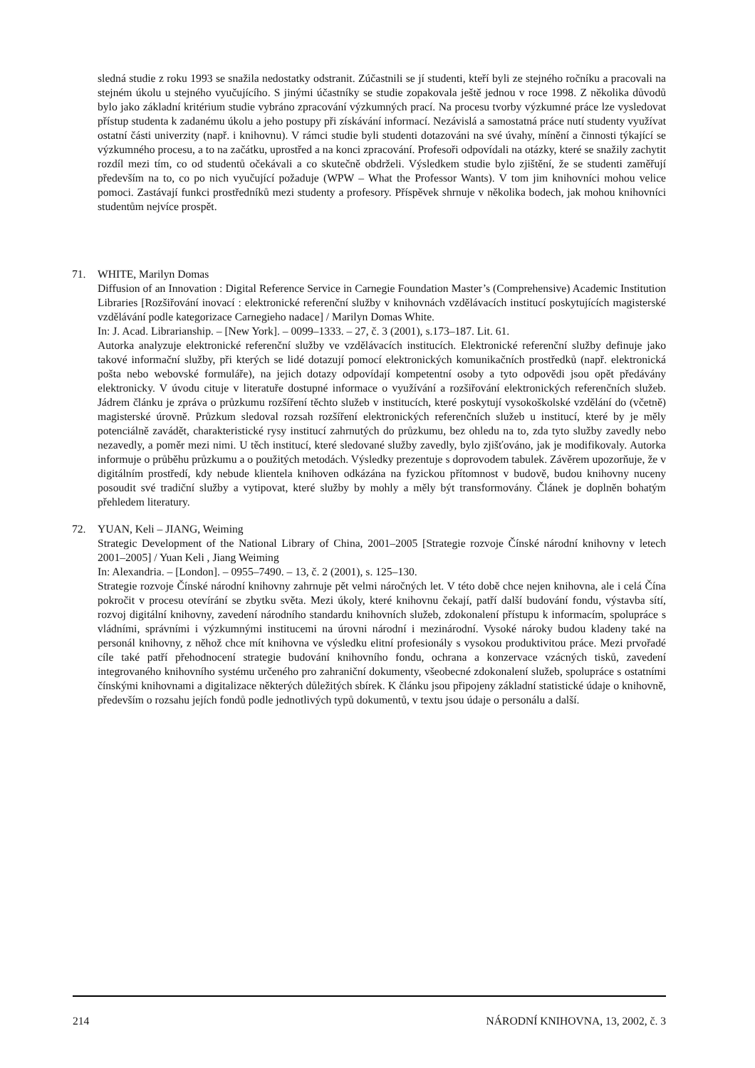sledná studie z roku 1993 se snažila nedostatky odstranit. Zúčastnili se jí studenti, kteří byli ze stejného ročníku a pracovali na stejném úkolu u stejného vyučujícího. S jinými účastníky se studie zopakovala ještě jednou v roce 1998. Z několika důvodů bylo jako základní kritérium studie vybráno zpracování výzkumných prací. Na procesu tvorby výzkumné práce lze vysledovat přístup studenta k zadanému úkolu a jeho postupy při získávání informací. Nezávislá a samostatná práce nutí studenty využívat ostatní části univerzity (např. i knihovnu). V rámci studie byli studenti dotazováni na své úvahy, mínění a činnosti týkající se výzkumného procesu, a to na začátku, uprostřed a na konci zpracování. Profesoři odpovídali na otázky, které se snažily zachytit rozdíl mezi tím, co od studentů očekávali a co skutečně obdrželi. Výsledkem studie bylo zjištění, že se studenti zaměřují především na to, co po nich vyučující požaduje (WPW – What the Professor Wants). V tom jim knihovníci mohou velice pomoci. Zastávají funkci prostředníků mezi studenty a profesory. Příspěvek shrnuje v několika bodech, jak mohou knihovníci studentům nejvíce prospět.
71. WHITE, Marilyn Domas
Diffusion of an Innovation : Digital Reference Service in Carnegie Foundation Master’s (Comprehensive) Academic Institution Libraries [Rozšiřování inovací : elektronické referenční služby v knihovnách vzdělávacích institucí poskytujících magisterské vzdělávání podle kategorizace Carnegieho nadace] / Marilyn Domas White.
In: J. Acad. Librarianship. – [New York]. – 0099–1333. – 27, č. 3 (2001), s.173–187. Lit. 61.
Autorka analyzuje elektronické referenční služby ve vzdělávacích institucích. Elektronické referenční služby definuje jako takové informační služby, při kterých se lidé dotazují pomocí elektronických komunikačních prostředků (např. elektronická pošta nebo webovské formuláře), na jejich dotazy odpovídají kompetentní osoby a tyto odpovědi jsou opět předávány elektronicky. V úvodu cituje v literatuře dostupné informace o využívání a rozšiřování elektronických referenčních služeb. Jádrem článku je zpráva o průzkumu rozšíření těchto služeb v institucích, které poskytují vysokoškolské vzdělání do (včetně) magisterské úrovně. Průzkum sledoval rozsah rozšíření elektronických referenčních služeb u institucí, které by je měly potenciálně zavádět, charakteristické rysy institucí zahrnutých do průzkumu, bez ohledu na to, zda tyto služby zavedly nebo nezavedly, a poměr mezi nimi. U těch institucí, které sledované služby zavedly, bylo zjišťováno, jak je modifikovaly. Autorka informuje o průběhu průzkumu a o použitých metodách. Výsledky prezentuje s doprovodem tabulek. Závěrem upozorňuje, že v digitálním prostředí, kdy nebude klientela knihoven odkázána na fyzickou přítomnost v budově, budou knihovny nuceny posoudit své tradiční služby a vytipovat, které služby by mohly a měly být transformovány. Článek je doplněn bohatým přehledem literatury.
72. YUAN, Keli – JIANG, Weiming
Strategic Development of the National Library of China, 2001–2005 [Strategie rozvoje Čínské národní knihovny v letech 2001–2005] / Yuan Keli , Jiang Weiming
In: Alexandria. – [London]. – 0955–7490. – 13, č. 2 (2001), s. 125–130.
Strategie rozvoje Čínské národní knihovny zahrnuje pět velmi náročných let. V této době chce nejen knihovna, ale i celá Čína pokročit v procesu otevírání se zbytku světa. Mezi úkoly, které knihovnu čekají, patří další budování fondu, výstavba sítí, rozvoj digitální knihovny, zavedení národního standardu knihovních služeb, zdokonalení přístupu k informacím, spolupráce s vládními, správními i výzkumnými institucemi na úrovni národní i mezinárodní. Vysoké nároky budou kladeny také na personál knihovny, z něhož chce mít knihovna ve výsledku elitní profesionály s vysokou produktivitou práce. Mezi prvořadé cíle také patří přehodnocení strategie budování knihovního fondu, ochrana a konzervace vzácných tisků, zavedení integrovaného knihovního systému určeného pro zahraniční dokumenty, všeobecné zdokonalení služeb, spolupráce s ostatními čínskými knihovnami a digitalizace některých důležitých sbírek. K článku jsou připojeny základní statistické údaje o knihovně, především o rozsahu jejích fondů podle jednotlivých typů dokumentů, v textu jsou údaje o personálu a další.
214 NÁRODNÍ KNIHOVNA, 13, 2002, č. 3